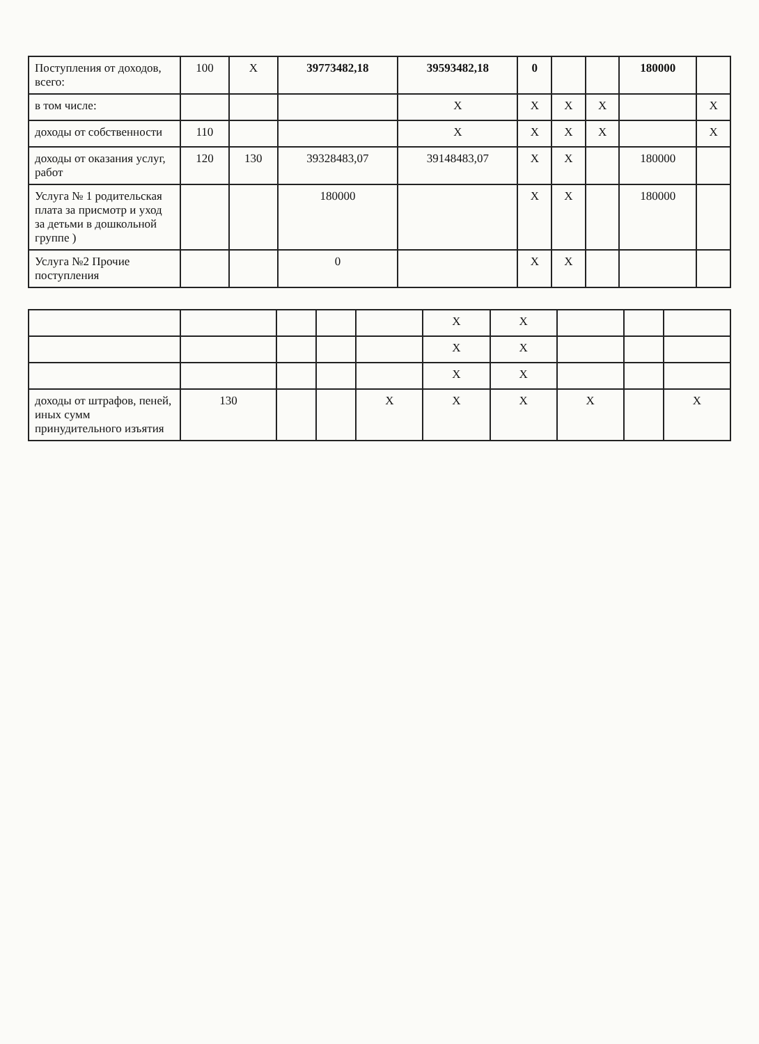| Поступления от доходов, всего: | 100 | X | 39773482,18 | 39593482,18 | 0 | | | 180000 | |
| в том числе: | | | | X | X | X | X | | X |
| доходы от собственности | 110 | | | X | X | X | X | | X |
| доходы от оказания услуг, работ | 120 | 130 | 39328483,07 | 39148483,07 | X | X | | 180000 | |
| Услуга № 1 родительская плата за присмотр и уход за детьми в дошкольной группе ) | | | 180000 | | X | X | | 180000 | |
| Услуга №2 Прочие поступления | | | 0 | | X | X | | | |
| | | | | | X | X | | | |
| | | | | | X | X | | | |
| | | | | | X | X | | | |
| доходы от штрафов, пеней, иных сумм принудительного изъятия | 130 | | | X | X | X | X | | X |